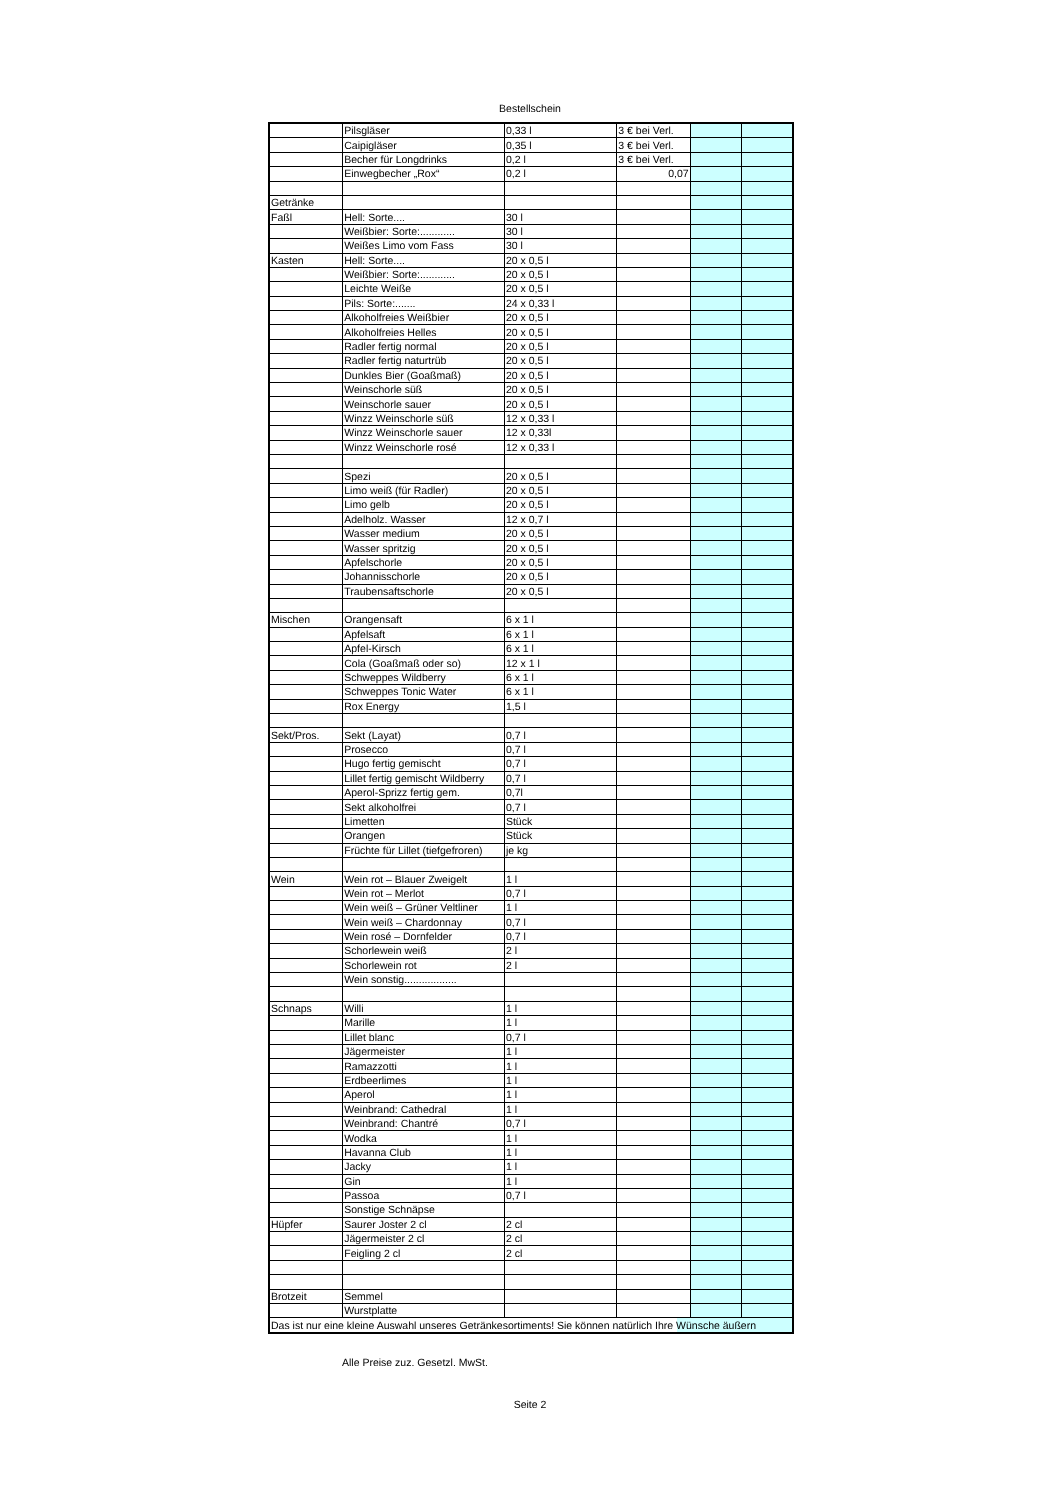Bestellschein
| | Pilsgläser | 0,33 l | 3 € bei Verl. | | |
| | Caipigläser | 0,35 l | 3 € bei Verl. | | |
| | Becher für Longdrinks | 0,2 l | 3 € bei Verl. | | |
| | Einwegbecher „Rox“ | 0,2 l | 0,07 | | |
| Getränke | | | | | |
| Faßl | Hell: Sorte.... | 30 l | | | |
| | Weißbier: Sorte:............ | 30 l | | | |
| | Weißes Limo vom Fass | 30 l | | | |
| Kasten | Hell: Sorte.... | 20 x 0,5 l | | | |
| | Weißbier: Sorte:............ | 20 x 0,5 l | | | |
| | Leichte Weiße | 20 x 0,5 l | | | |
| | Pils: Sorte:....... | 24 x 0,33 l | | | |
| | Alkoholfreies Weißbier | 20 x 0,5 l | | | |
| | Alkoholfreies Helles | 20 x 0,5 l | | | |
| | Radler fertig normal | 20 x 0,5 l | | | |
| | Radler fertig naturtrüb | 20 x 0,5 l | | | |
| | Dunkles Bier (Goaßmaß) | 20 x 0,5 l | | | |
| | Weinschorle süß | 20 x 0,5 l | | | |
| | Weinschorle sauer | 20 x 0,5 l | | | |
| | Winzz Weinschorle süß | 12 x 0,33 l | | | |
| | Winzz Weinschorle sauer | 12 x 0,33l | | | |
| | Winzz Weinschorle rosé | 12 x 0,33 l | | | |
| | Spezi | 20 x 0,5 l | | | |
| | Limo weiß (für Radler) | 20 x 0,5 l | | | |
| | Limo gelb | 20 x 0,5 l | | | |
| | Adelholz. Wasser | 12 x 0,7 l | | | |
| | Wasser medium | 20 x 0,5 l | | | |
| | Wasser spritzig | 20 x 0,5 l | | | |
| | Apfelschorle | 20 x 0,5 l | | | |
| | Johannisschorle | 20 x 0,5 l | | | |
| | Traubensaftschorle | 20 x 0,5 l | | | |
| Mischen | Orangensaft | 6 x 1 l | | | |
| | Apfelsaft | 6 x 1 l | | | |
| | Apfel-Kirsch | 6 x 1 l | | | |
| | Cola (Goaßmaß oder so) | 12 x 1 l | | | |
| | Schweppes Wildberry | 6 x 1 l | | | |
| | Schweppes Tonic Water | 6 x 1 l | | | |
| | Rox Energy | 1,5 l | | | |
| Sekt/Pros. | Sekt (Layat) | 0,7 l | | | |
| | Prosecco | 0,7 l | | | |
| | Hugo fertig gemischt | 0,7 l | | | |
| | Lillet fertig gemischt Wildberry | 0,7 l | | | |
| | Aperol-Sprizz fertig gem. | 0,7l | | | |
| | Sekt alkoholfrei | 0,7 l | | | |
| | Limetten | Stück | | | |
| | Orangen | Stück | | | |
| | Früchte für Lillet (tiefgefroren) | je kg | | | |
| Wein | Wein rot – Blauer Zweigelt | 1 l | | | |
| | Wein rot – Merlot | 0,7 l | | | |
| | Wein weiß – Grüner Veltliner | 1 l | | | |
| | Wein weiß – Chardonnay | 0,7 l | | | |
| | Wein rosé – Dornfelder | 0,7 l | | | |
| | Schorlewein weiß | 2 l | | | |
| | Schorlewein rot | 2 l | | | |
| | Wein sonstig.................. | | | | |
| Schnaps | Willi | 1 l | | | |
| | Marille | 1 l | | | |
| | Lillet blanc | 0,7 l | | | |
| | Jägermeister | 1 l | | | |
| | Ramazzotti | 1 l | | | |
| | Erdbeerlimes | 1 l | | | |
| | Aperol | 1 l | | | |
| | Weinbrand: Cathedral | 1 l | | | |
| | Weinbrand: Chantré | 0,7 l | | | |
| | Wodka | 1 l | | | |
| | Havanna Club | 1 l | | | |
| | Jacky | 1 l | | | |
| | Gin | 1 l | | | |
| | Passoa | 0,7 l | | | |
| | Sonstige Schnäpse | | | | |
| Hüpfer | Saurer Joster 2 cl | 2 cl | | | |
| | Jägermeister 2 cl | 2 cl | | | |
| | Feigling 2 cl | 2 cl | | | |
| Brotzeit | Semmel | | | | |
| | Wurstplatte | | | | |
| Das ist nur eine kleine Auswahl unseres Getränkesortiments! Sie können natürlich Ihre Wünsche äußern | | | | | |
Alle Preise zuz. Gesetzl. MwSt.
Seite 2